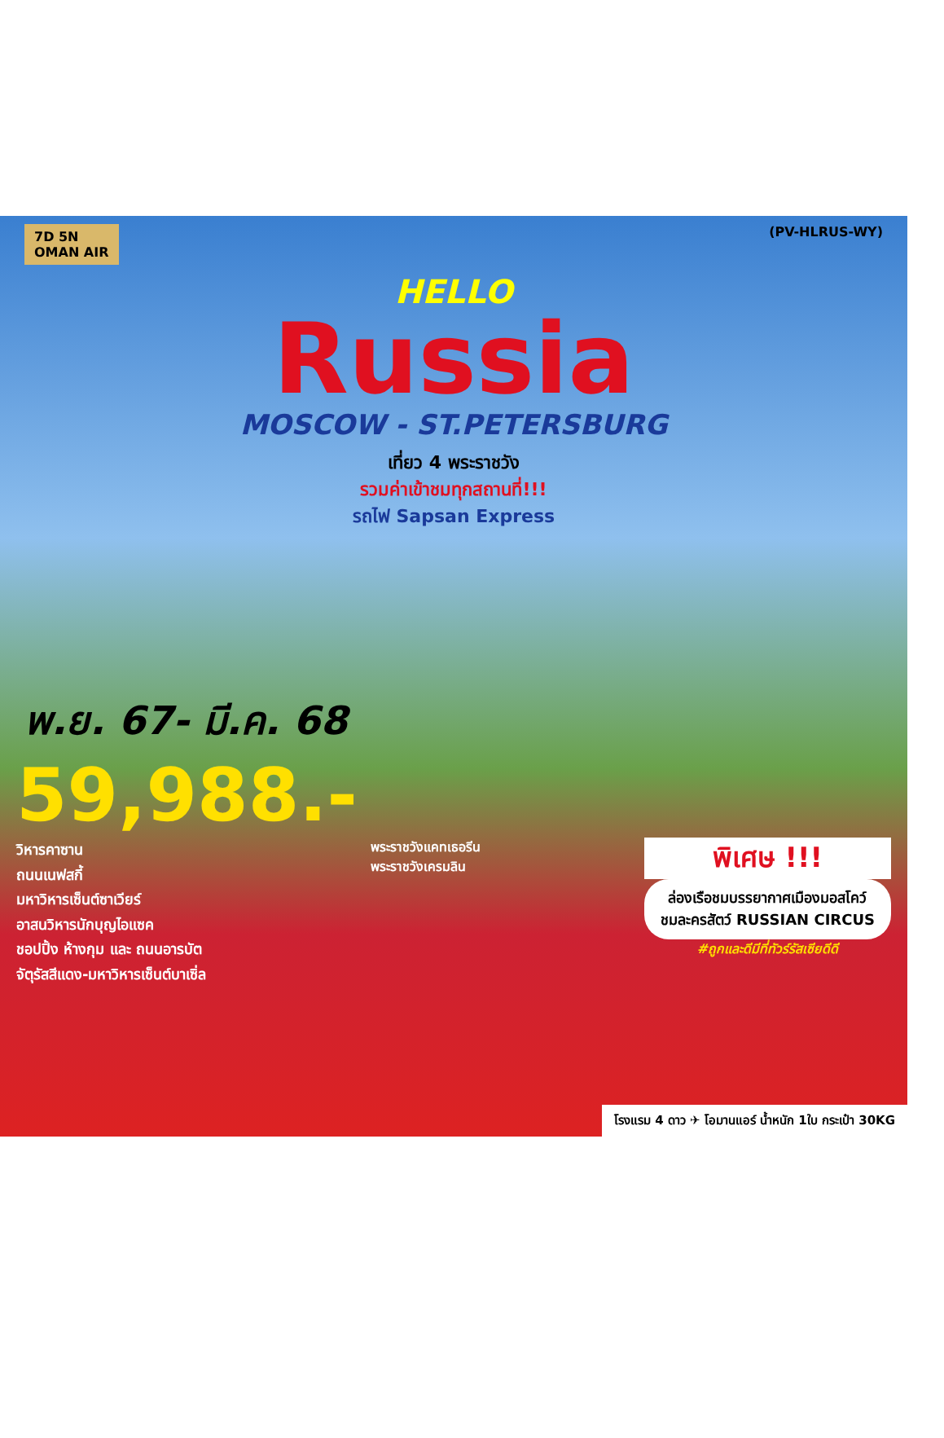7D 5N
OMAN AIR (PV-HLRUS-WY)
HELLO
Russia
MOSCOW - ST.PETERSBURG
เที่ยว 4 พระราชวัง
รวมค่าเข้าชมทุกสถานที่!!!
รถไฟ Sapsan Express
พ.ย. 67- มี.ค. 68
59,988.-
วิหารคาซาน
ถนนเนฟสกี้
มหาวิหารเซ็นต์ซาเวียร์
อาสนวิหารนักบุญไอแซค
ชอปปิ้ง ห้างกุม และ ถนนอารบัต
จัตุรัสสีแดง-มหาวิหารเซ็นต์บาเซิ่ล
พระราชวังแคทเธอรีน
พระราชวังเครมลิน
พิเศษ !!!
ล่องเรือชมบรรยากาศเมืองมอสโคว์
ชมละครสัตว์ RUSSIAN CIRCUS
#ถูกและดีมีที่ทัวร์รัสเซียดีดี
โรงแรม 4 ดาว ✈ โอมานแอร์ น้ำหนัก 1ใบ กระเป๋า 30KG